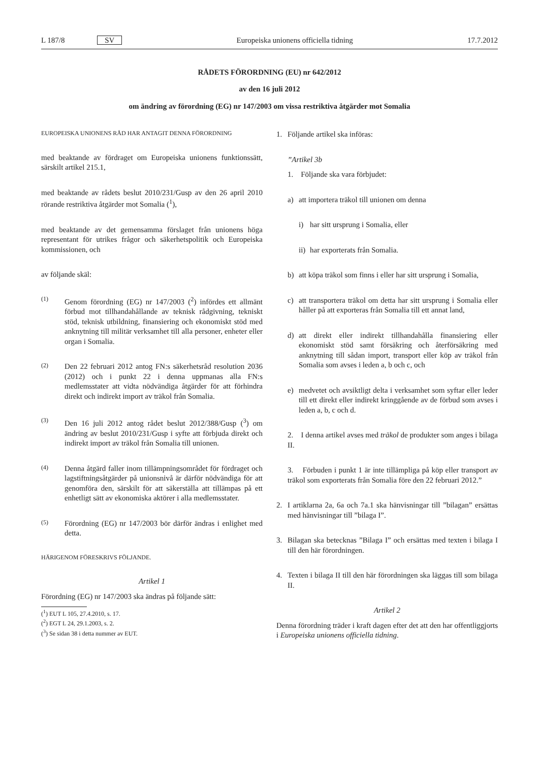L 187/8 SV Europeiska unionens officiella tidning 17.7.2012
RÅDETS FÖRORDNING (EU) nr 642/2012
av den 16 juli 2012
om ändring av förordning (EG) nr 147/2003 om vissa restriktiva åtgärder mot Somalia
EUROPEISKA UNIONENS RÅD HAR ANTAGIT DENNA FÖRORDNING
med beaktande av fördraget om Europeiska unionens funktionssätt, särskilt artikel 215.1,
med beaktande av rådets beslut 2010/231/Gusp av den 26 april 2010 rörande restriktiva åtgärder mot Somalia (<sup>1</sup>),
med beaktande av det gemensamma förslaget från unionens höga representant för utrikes frågor och säkerhetspolitik och Europeiska kommissionen, och
av följande skäl:
(1) Genom förordning (EG) nr 147/2003 (<sup>2</sup>) infördes ett allmänt förbud mot tillhandahållande av teknisk rådgivning, tekniskt stöd, teknisk utbildning, finansiering och ekonomiskt stöd med anknytning till militär verksamhet till alla personer, enheter eller organ i Somalia.
(2) Den 22 februari 2012 antog FN:s säkerhetsråd resolution 2036 (2012) och i punkt 22 i denna uppmanas alla FN:s medlemsstater att vidta nödvändiga åtgärder för att förhindra direkt och indirekt import av träkol från Somalia.
(3) Den 16 juli 2012 antog rådet beslut 2012/388/Gusp (<sup>3</sup>) om ändring av beslut 2010/231/Gusp i syfte att förbjuda direkt och indirekt import av träkol från Somalia till unionen.
(4) Denna åtgärd faller inom tillämpningsområdet för fördraget och lagstiftningsåtgärder på unionsnivå är därför nödvändiga för att genomföra den, särskilt för att säkerställa att tillämpas på ett enhetligt sätt av ekonomiska aktörer i alla medlemsstater.
(5) Förordning (EG) nr 147/2003 bör därför ändras i enlighet med detta.
HÄRIGENOM FÖRESKRIVS FÖLJANDE.
Artikel 1
Förordning (EG) nr 147/2003 ska ändras på följande sätt:
(<sup>1</sup>) EUT L 105, 27.4.2010, s. 17.
(<sup>2</sup>) EGT L 24, 29.1.2003, s. 2.
(<sup>3</sup>) Se sidan 38 i detta nummer av EUT.
1. Följande artikel ska införas:
”Artikel 3b
1. Följande ska vara förbjudet:
a) att importera träkol till unionen om denna
i) har sitt ursprung i Somalia, eller
ii) har exporterats från Somalia.
b) att köpa träkol som finns i eller har sitt ursprung i Somalia,
c) att transportera träkol om detta har sitt ursprung i Somalia eller håller på att exporteras från Somalia till ett annat land,
d) att direkt eller indirekt tillhandahålla finansiering eller ekonomiskt stöd samt försäkring och återförsäkring med anknytning till sådan import, transport eller köp av träkol från Somalia som avses i leden a, b och c, och
e) medvetet och avsiktligt delta i verksamhet som syftar eller leder till ett direkt eller indirekt kringgående av de förbud som avses i leden a, b, c och d.
2. I denna artikel avses med träkol de produkter som anges i bilaga II.
3. Förbuden i punkt 1 är inte tillämpliga på köp eller transport av träkol som exporterats från Somalia före den 22 februari 2012.”
2. I artiklarna 2a, 6a och 7a.1 ska hänvisningar till ”bilagan” ersättas med hänvisningar till ”bilaga I”.
3. Bilagan ska betecknas ”Bilaga I” och ersättas med texten i bilaga I till den här förordningen.
4. Texten i bilaga II till den här förordningen ska läggas till som bilaga II.
Artikel 2
Denna förordning träder i kraft dagen efter det att den har offentliggjorts i Europeiska unionens officiella tidning.